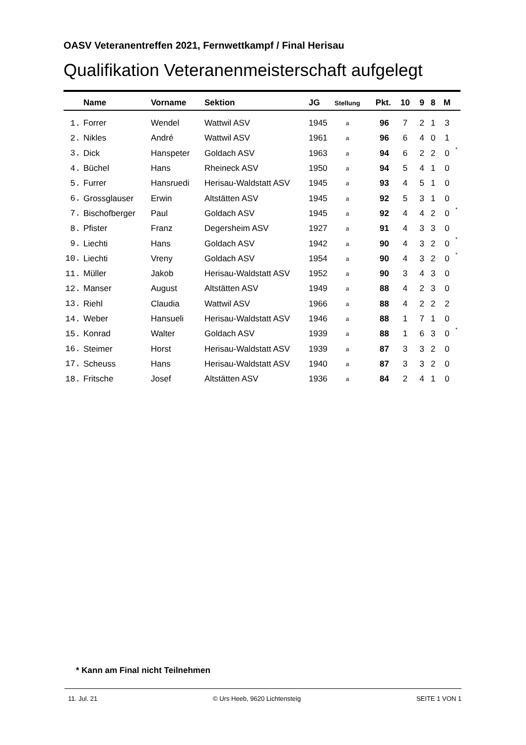OASV Veteranentreffen 2021, Fernwettkampf / Final Herisau
Qualifikation Veteranenmeisterschaft aufgelegt
| | Name | Vorname | Sektion | JG | Stellung | Pkt. | 10 | 9 | 8 | M | |
| --- | --- | --- | --- | --- | --- | --- | --- | --- | --- | --- | --- |
| 1. | Forrer | Wendel | Wattwil ASV | 1945 | a | 96 | 7 | 2 | 1 | 3 | |
| 2. | Nikles | André | Wattwil ASV | 1961 | a | 96 | 6 | 4 | 0 | 1 | |
| 3. | Dick | Hanspeter | Goldach ASV | 1963 | a | 94 | 6 | 2 | 2 | 0 | * |
| 4. | Büchel | Hans | Rheineck ASV | 1950 | a | 94 | 5 | 4 | 1 | 0 | |
| 5. | Furrer | Hansruedi | Herisau-Waldstatt ASV | 1945 | a | 93 | 4 | 5 | 1 | 0 | |
| 6. | Grossglauser | Erwin | Altstätten ASV | 1945 | a | 92 | 5 | 3 | 1 | 0 | |
| 7. | Bischofberger | Paul | Goldach ASV | 1945 | a | 92 | 4 | 4 | 2 | 0 | * |
| 8. | Pfister | Franz | Degersheim ASV | 1927 | a | 91 | 4 | 3 | 3 | 0 | |
| 9. | Liechti | Hans | Goldach ASV | 1942 | a | 90 | 4 | 3 | 2 | 0 | * |
| 10. | Liechti | Vreny | Goldach ASV | 1954 | a | 90 | 4 | 3 | 2 | 0 | * |
| 11. | Müller | Jakob | Herisau-Waldstatt ASV | 1952 | a | 90 | 3 | 4 | 3 | 0 | |
| 12. | Manser | August | Altstätten ASV | 1949 | a | 88 | 4 | 2 | 3 | 0 | |
| 13. | Riehl | Claudia | Wattwil ASV | 1966 | a | 88 | 4 | 2 | 2 | 2 | |
| 14. | Weber | Hansueli | Herisau-Waldstatt ASV | 1946 | a | 88 | 1 | 7 | 1 | 0 | |
| 15. | Konrad | Walter | Goldach ASV | 1939 | a | 88 | 1 | 6 | 3 | 0 | * |
| 16. | Steimer | Horst | Herisau-Waldstatt ASV | 1939 | a | 87 | 3 | 3 | 2 | 0 | |
| 17. | Scheuss | Hans | Herisau-Waldstatt ASV | 1940 | a | 87 | 3 | 3 | 2 | 0 | |
| 18. | Fritsche | Josef | Altstätten ASV | 1936 | a | 84 | 2 | 4 | 1 | 0 | |
* Kann am Final nicht Teilnehmen
11. Jul. 21 © Urs Heeb, 9620 Lichtensteig SEITE 1 VON 1